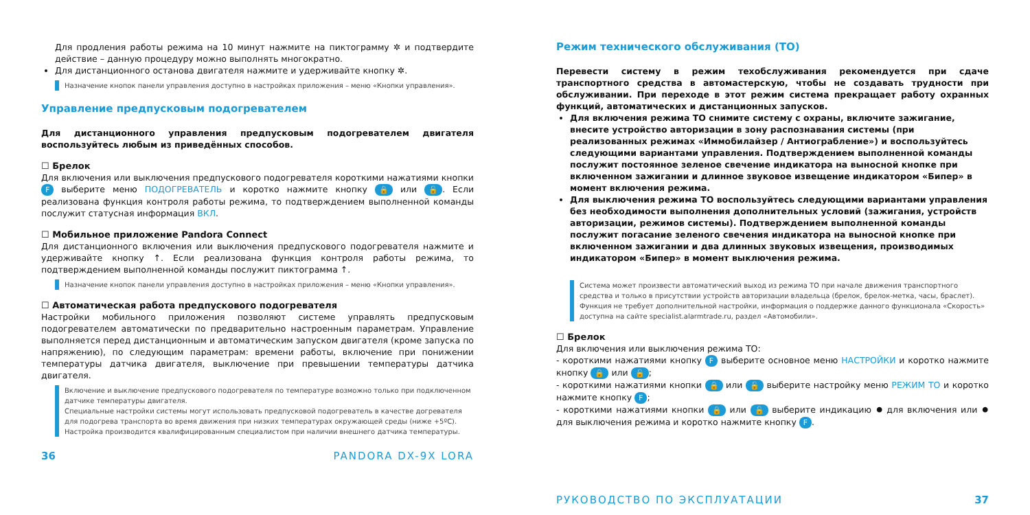Для продления работы режима на 10 минут нажмите на пиктограмму ✲ и подтвердите действие – данную процедуру можно выполнять многократно.
Для дистанционного останова двигателя нажмите и удерживайте кнопку ✲.
Назначение кнопок панели управления доступно в настройках приложения – меню «Кнопки управления».
Управление предпусковым подогревателем
Для дистанционного управления предпусковым подогревателем двигателя воспользуйтесь любым из приведённых способов.
☐ Брелок
Для включения или выключения предпускового подогревателя короткими нажатиями кнопки F выберите меню ПОДОГРЕВАТЕЛЬ и коротко нажмите кнопку 🔒 или 🔓. Если реализована функция контроля работы режима, то подтверждением выполненной команды послужит статусная информация ВКЛ.
☐ Мобильное приложение Pandora Connect
Для дистанционного включения или выключения предпускового подогревателя нажмите и удерживайте кнопку ↑. Если реализована функция контроля работы режима, то подтверждением выполненной команды послужит пиктограмма ↑.
Назначение кнопок панели управления доступно в настройках приложения – меню «Кнопки управления».
☐ Автоматическая работа предпускового подогревателя
Настройки мобильного приложения позволяют системе управлять предпусковым подогревателем автоматически по предварительно настроенным параметрам. Управление выполняется перед дистанционным и автоматическим запуском двигателя (кроме запуска по напряжению), по следующим параметрам: времени работы, включение при понижении температуры датчика двигателя, выключение при превышении температуры датчика двигателя.
Включение и выключение предпускового подогревателя по температуре возможно только при подключенном датчике температуры двигателя.
Специальные настройки системы могут использовать предпусковой подогреватель в качестве догревателя для подогрева транспорта во время движения при низких температурах окружающей среды (ниже +5ºC).
Настройка производится квалифицированным специалистом при наличии внешнего датчика температуры.
36 PANDORA DX-9X LORA
Режим технического обслуживания (ТО)
Перевести систему в режим техобслуживания рекомендуется при сдаче транспортного средства в автомастерскую, чтобы не создавать трудности при обслуживании. При переходе в этот режим система прекращает работу охранных функций, автоматических и дистанционных запусков.
Для включения режима ТО снимите систему с охраны, включите зажигание, внесите устройство авторизации в зону распознавания системы (при реализованных режимах «Иммобилайзер / Антиограбление») и воспользуйтесь следующими вариантами управления. Подтверждением выполненной команды послужит постоянное зеленое свечение индикатора на выносной кнопке при включенном зажигании и длинное звуковое извещение индикатором «Бипер» в момент включения режима.
Для выключения режима ТО воспользуйтесь следующими вариантами управления без необходимости выполнения дополнительных условий (зажигания, устройств авторизации, режимов системы). Подтверждением выполненной команды послужит погасание зеленого свечения индикатора на выносной кнопке при включенном зажигании и два длинных звуковых извещения, производимых индикатором «Бипер» в момент выключения режима.
Система может произвести автоматический выход из режима ТО при начале движения транспортного средства и только в присутствии устройств авторизации владельца (брелок, брелок-метка, часы, браслет). Функция не требует дополнительной настройки, информация о поддержке данного функционала «Скорость» доступна на сайте specialist.alarmtrade.ru, раздел «Автомобили».
☐ Брелок
Для включения или выключения режима ТО:
- короткими нажатиями кнопку F выберите основное меню НАСТРОЙКИ и коротко нажмите кнопку 🔒 или 🔓;
- короткими нажатиями кнопки 🔒 или 🔓 выберите настройку меню РЕЖИМ ТО и коротко нажмите кнопку F;
- короткими нажатиями кнопки 🔒 или 🔓 выберите индикацию ⏺ для включения или ⏺ для выключения режима и коротко нажмите кнопку F.
РУКОВОДСТВО ПО ЭКСПЛУАТАЦИИ 37